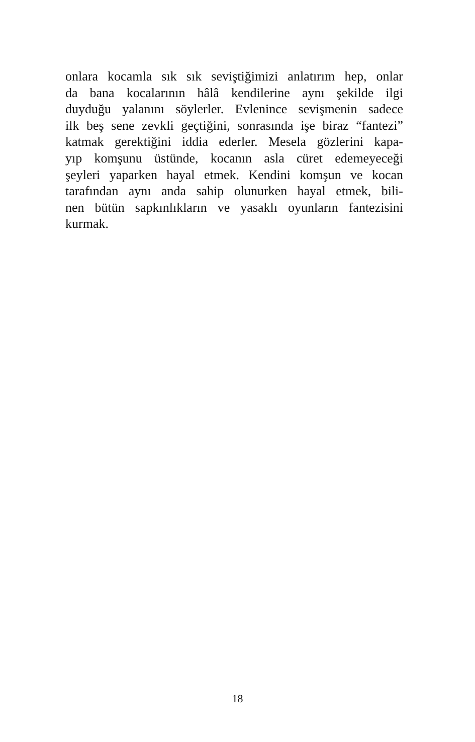onlara kocamla sık sık seviştiğimizi anlatırım hep, onlar
da bana kocalarının hâlâ kendilerine aynı şekilde ilgi
duyduğu yalanını söylerler. Evlenince sevişmenin sadece
ilk beş sene zevkli geçtiğini, sonrasında işe biraz “fantezi”
katmak gerektiğini iddia ederler. Mesela gözlerini kapa-
yıp komşunu üstünde, kocanın asla cüret edemeyeceği
şeyleri yaparken hayal etmek. Kendini komşun ve kocan
tarafından aynı anda sahip olunurken hayal etmek, bili-
nen bütün sapkınlıkların ve yasaklı oyunların fantezisini
kurmak.
18